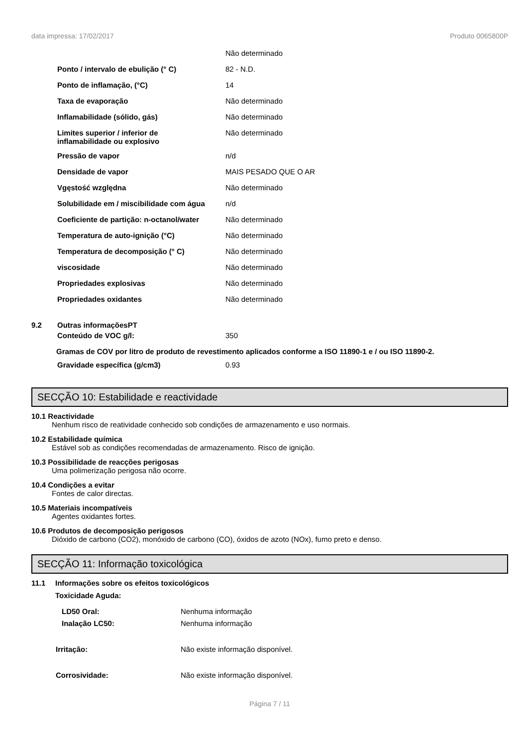data impressa: 17/02/2017 Produto 0065800P
| | Não determinado |
| Ponto / intervalo de ebulição (° C) | 82 - N.D. |
| Ponto de inflamação, (°C) | 14 |
| Taxa de evaporação | Não determinado |
| Inflamabilidade (sólido, gás) | Não determinado |
| Limites superior / inferior de inflamabilidade ou explosivo | Não determinado |
| Pressão de vapor | n/d |
| Densidade de vapor | MAIS PESADO QUE O AR |
| Vgęstość względna | Não determinado |
| Solubilidade em / miscibilidade com água | n/d |
| Coeficiente de partição: n-octanol/water | Não determinado |
| Temperatura de auto-ignição (°C) | Não determinado |
| Temperatura de decomposição (° C) | Não determinado |
| viscosidade | Não determinado |
| Propriedades explosivas | Não determinado |
| Propriedades oxidantes | Não determinado |
9.2 Outras informaçõesPT
| Conteúdo de VOC g/l: | 350 |
Gramas de COV por litro de produto de revestimento aplicados conforme a ISO 11890-1 e / ou ISO 11890-2.
| Gravidade específica (g/cm3) | 0.93 |
SECÇÃO 10: Estabilidade e reactividade
10.1 Reactividade
Nenhum risco de reatividade conhecido sob condições de armazenamento e uso normais.
10.2 Estabilidade química
Estável sob as condições recomendadas de armazenamento. Risco de ignição.
10.3 Possibilidade de reacções perigosas
Uma polimerização perigosa não ocorre.
10.4 Condições a evitar
Fontes de calor directas.
10.5 Materiais incompatíveis
Agentes oxidantes fortes.
10.6 Produtos de decomposição perigosos
Dióxido de carbono (CO2), monóxido de carbono (CO), óxidos de azoto (NOx), fumo preto e denso.
SECÇÃO 11: Informação toxicológica
11.1 Informações sobre os efeitos toxicológicos
Toxicidade Aguda:
| LD50 Oral: | Nenhuma informação |
| Inalação LC50: | Nenhuma informação |
| Irritação: | Não existe informação disponível. |
| Corrosividade: | Não existe informação disponível. |
Página 7 / 11